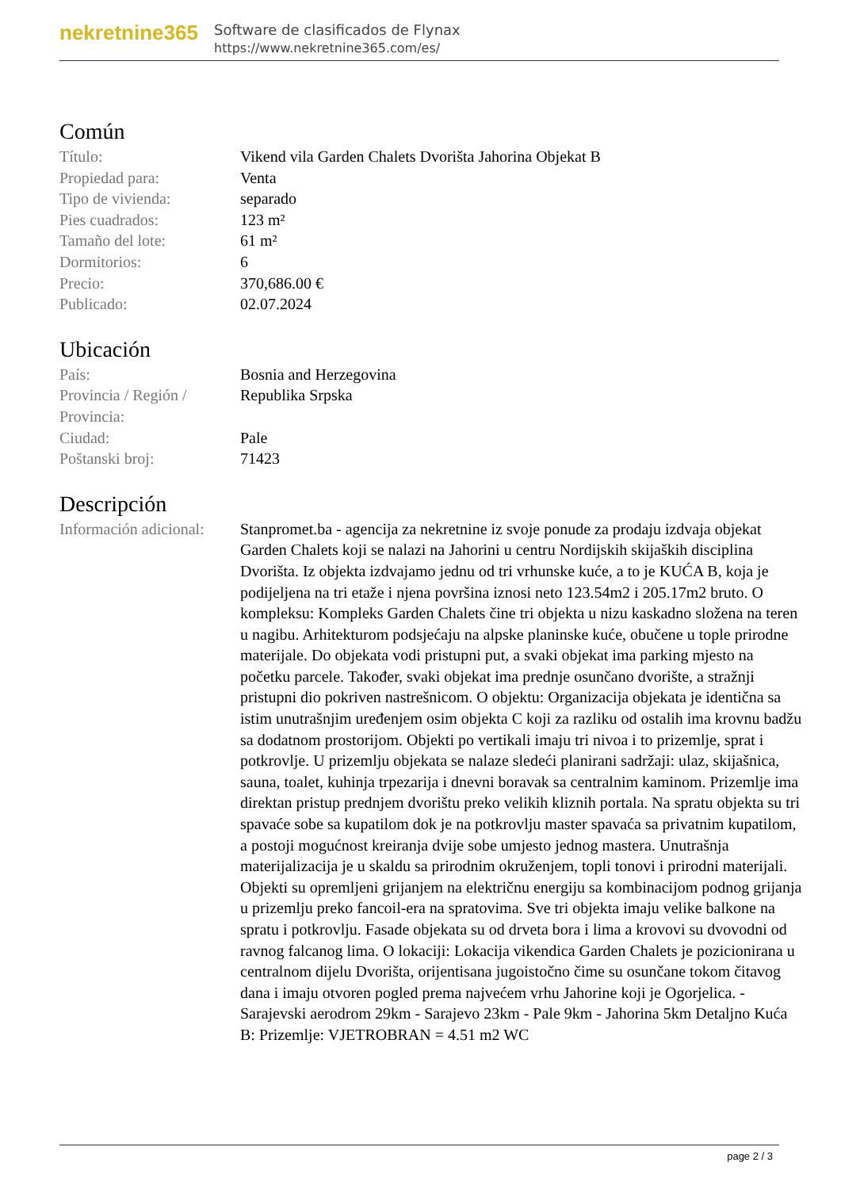nekretnine365
Software de clasificados de Flynax
https://www.nekretnine365.com/es/
Común
| Título: | Vikend vila Garden Chalets Dvorišta Jahorina Objekat B |
| Propiedad para: | Venta |
| Tipo de vivienda: | separado |
| Pies cuadrados: | 123 m² |
| Tamaño del lote: | 61 m² |
| Dormitorios: | 6 |
| Precio: | 370,686.00 € |
| Publicado: | 02.07.2024 |
Ubicación
| País: | Bosnia and Herzegovina |
| Provincia / Región / Provincia: | Republika Srpska |
| Ciudad: | Pale |
| Poštanski broj: | 71423 |
Descripción
| Información adicional: | Stanpromet.ba - agencija za nekretnine iz svoje ponude za prodaju izdvaja objekat Garden Chalets koji se nalazi na Jahorini u centru Nordijskih skijaških disciplina Dvorišta. Iz objekta izdvajamo jednu od tri vrhunske kuće, a to je KUĆA B, koja je podijeljena na tri etaže i njena površina iznosi neto 123.54m2 i 205.17m2 bruto. O kompleksu: Kompleks Garden Chalets čine tri objekta u nizu kaskadno složena na teren u nagibu. Arhitekturom podsjećaju na alpske planinske kuće, obučene u tople prirodne materijale. Do objekata vodi pristupni put, a svaki objekat ima parking mjesto na početku parcele. Također, svaki objekat ima prednje osunčano dvorište, a stražnji pristupni dio pokriven nastrešnicom. O objektu: Organizacija objekata je identična sa istim unutrašnjim uređenjem osim objekta C koji za razliku od ostalih ima krovnu badžu sa dodatnom prostorijom. Objekti po vertikali imaju tri nivoa i to prizemlje, sprat i potkrovlje. U prizemlju objekata se nalaze sledeći planirani sadržaji: ulaz, skijašnica, sauna, toalet, kuhinja trpezarija i dnevni boravak sa centralnim kaminom. Prizemlje ima direktan pristup prednjem dvorištu preko velikih kliznih portala. Na spratu objekta su tri spavaće sobe sa kupatilom dok je na potkrovlju master spavaća sa privatnim kupatilom, a postoji mogućnost kreiranja dvije sobe umjesto jednog mastera. Unutrašnja materijalizacija je u skaldu sa prirodnim okruženjem, topli tonovi i prirodni materijali. Objekti su opremljeni grijanjem na električnu energiju sa kombinacijom podnog grijanja u prizemlju preko fancoil-era na spratovima. Sve tri objekta imaju velike balkone na spratu i potkrovlju. Fasade objekata su od drveta bora i lima a krovovi su dvovodni od ravnog falcanog lima. O lokaciji: Lokacija vikendica Garden Chalets je pozicionirana u centralnom dijelu Dvorišta, orijentisana jugoistočno čime su osunčane tokom čitavog dana i imaju otvoren pogled prema najvećem vrhu Jahorine koji je Ogorjelica. - Sarajevski aerodrom 29km - Sarajevo 23km - Pale 9km - Jahorina 5km Detaljno Kuća B: Prizemlje: VJETROBRAN = 4.51 m2 WC |
page 2 / 3